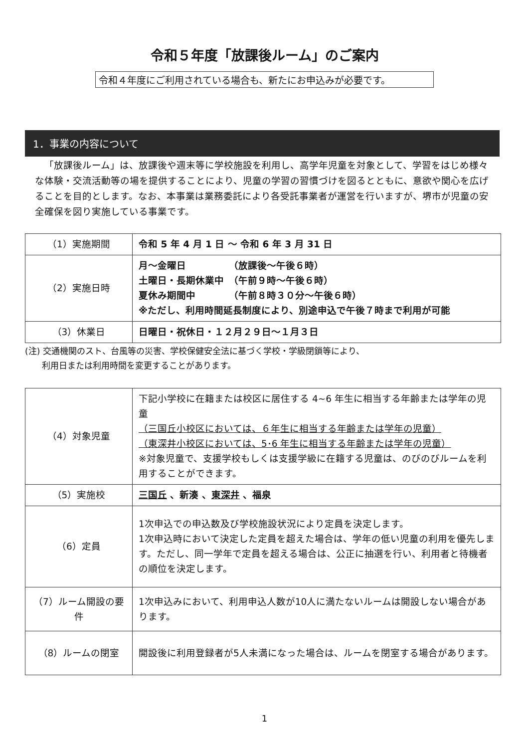令和５年度「放課後ルーム」のご案内
令和４年度にご利用されている場合も、新たにお申込みが必要です。
1．事業の内容について
「放課後ルーム」は、放課後や週末等に学校施設を利用し、高学年児童を対象として、学習をはじめ様々な体験・交流活動等の場を提供することにより、児童の学習の習慣づけを図るとともに、意欲や関心を広げることを目的とします。なお、本事業は業務委託により各受託事業者が運営を行いますが、堺市が児童の安全確保を図り実施している事業です。
| （1）実施期間 | 令和 5 年 4 月 1 日 ～ 令和 6 年 3 月 31 日 |
| （2）実施日時 | 月～金曜日 （放課後～午後６時） 土曜日・長期休業中 （午前９時～午後６時） 夏休み期間中 （午前８時３０分～午後６時） ※ただし、利用時間延長制度により、別途申込で午後７時まで利用が可能 |
| （3）休業日 | 日曜日・祝休日・１２月２９日～１月３日 |
(注) 交通機関のスト、台風等の災害、学校保健安全法に基づく学校・学級閉鎖等により、
　　利用日または利用時間を変更することがあります。
| （4）対象児童 | 下記小学校に在籍または校区に居住する 4~6 年生に相当する年齢または学年の児童 （三国丘小校区においては、６年生に相当する年齢または学年の児童） （東深井小校区においては、5･6 年生に相当する年齢または学年の児童） ※対象児童で、支援学校もしくは支援学級に在籍する児童は、のびのびルームを利用することができます。 |
| （5）実施校 | 三国丘 、新湊 、 東深井 、福泉 |
| （6）定員 | 1次申込での申込数及び学校施設状況により定員を決定します。 1次申込時において決定した定員を超えた場合は、学年の低い児童の利用を優先します。ただし、同一学年で定員を超える場合は、公正に抽選を行い、利用者と待機者の順位を決定します。 |
| （7）ルーム開設の要件 | 1次申込みにおいて、利用申込人数が10人に満たないルームは開設しない場合があります。 |
| （8）ルームの閉室 | 開設後に利用登録者が5人未満になった場合は、ルームを閉室する場合があります。 |
1